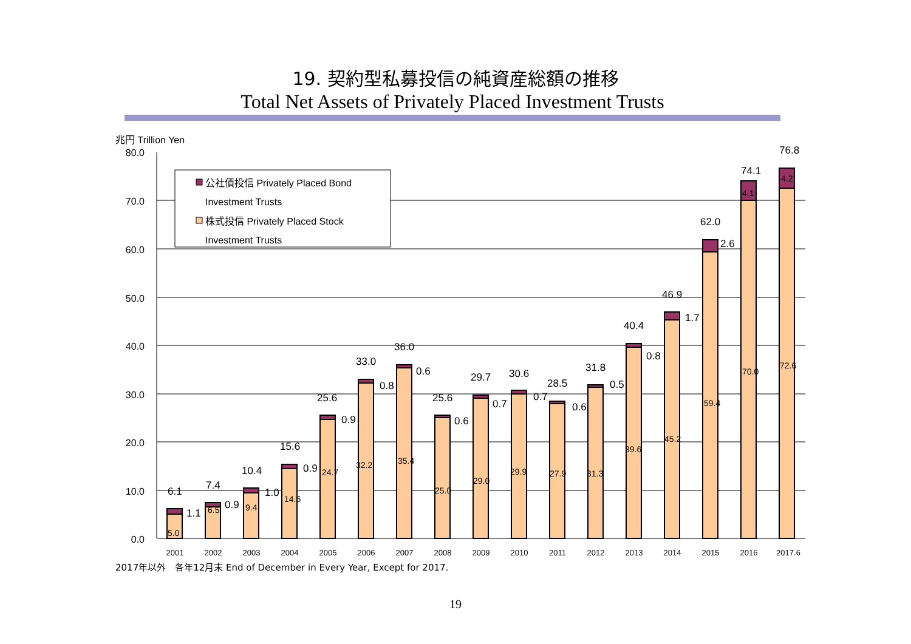19. 契約型私募投信の純資産総額の推移
Total Net Assets of Privately Placed Investment Trusts
兆円 Trillion Yen
80.0
70.0
60.0
50.0
40.0
30.0
20.0
10.0
0.0
公社債投信 Privately Placed Bond
Investment Trusts
株式投信 Privately Placed Stock
Investment Trusts
6.1
1.1
5.0
7.4
0.9
6.5
10.4
1.0
9.4
15.6
0.9
14.6
25.6
0.9
24.7
33.0
0.8
32.2
36.0
0.6
35.4
25.6
0.6
25.0
29.7
0.7
29.0
30.6
0.7
29.9
28.5
0.6
27.9
31.8
0.5
31.3
40.4
0.8
39.6
46.9
1.7
45.2
62.0
2.6
59.4
74.1
4.1
70.0
76.8
4.2
72.6
2001
2002
2003
2004
2005
2006
2007
2008
2009
2010
2011
2012
2013
2014
2015
2016
2017.6
2017年以外　各年12月末 End of December in Every Year, Except for 2017.
19